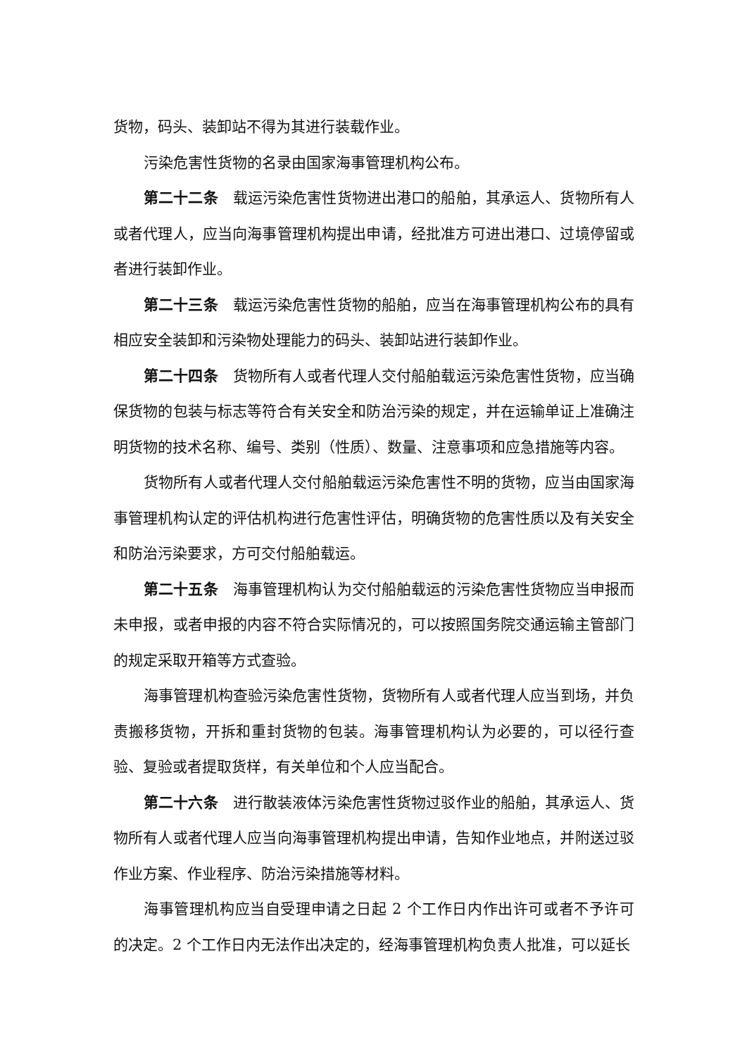货物，码头、装卸站不得为其进行装载作业。
污染危害性货物的名录由国家海事管理机构公布。
第二十二条 载运污染危害性货物进出港口的船舶，其承运人、货物所有人或者代理人，应当向海事管理机构提出申请，经批准方可进出港口、过境停留或者进行装卸作业。
第二十三条 载运污染危害性货物的船舶，应当在海事管理机构公布的具有相应安全装卸和污染物处理能力的码头、装卸站进行装卸作业。
第二十四条 货物所有人或者代理人交付船舶载运污染危害性货物，应当确保货物的包装与标志等符合有关安全和防治污染的规定，并在运输单证上准确注明货物的技术名称、编号、类别（性质）、数量、注意事项和应急措施等内容。
货物所有人或者代理人交付船舶载运污染危害性不明的货物，应当由国家海事管理机构认定的评估机构进行危害性评估，明确货物的危害性质以及有关安全和防治污染要求，方可交付船舶载运。
第二十五条 海事管理机构认为交付船舶载运的污染危害性货物应当申报而未申报，或者申报的内容不符合实际情况的，可以按照国务院交通运输主管部门的规定采取开箱等方式查验。
海事管理机构查验污染危害性货物，货物所有人或者代理人应当到场，并负责搬移货物，开拆和重封货物的包装。海事管理机构认为必要的，可以径行查验、复验或者提取货样，有关单位和个人应当配合。
第二十六条 进行散装液体污染危害性货物过驳作业的船舶，其承运人、货物所有人或者代理人应当向海事管理机构提出申请，告知作业地点，并附送过驳作业方案、作业程序、防治污染措施等材料。
海事管理机构应当自受理申请之日起 2 个工作日内作出许可或者不予许可的决定。2 个工作日内无法作出决定的，经海事管理机构负责人批准，可以延长